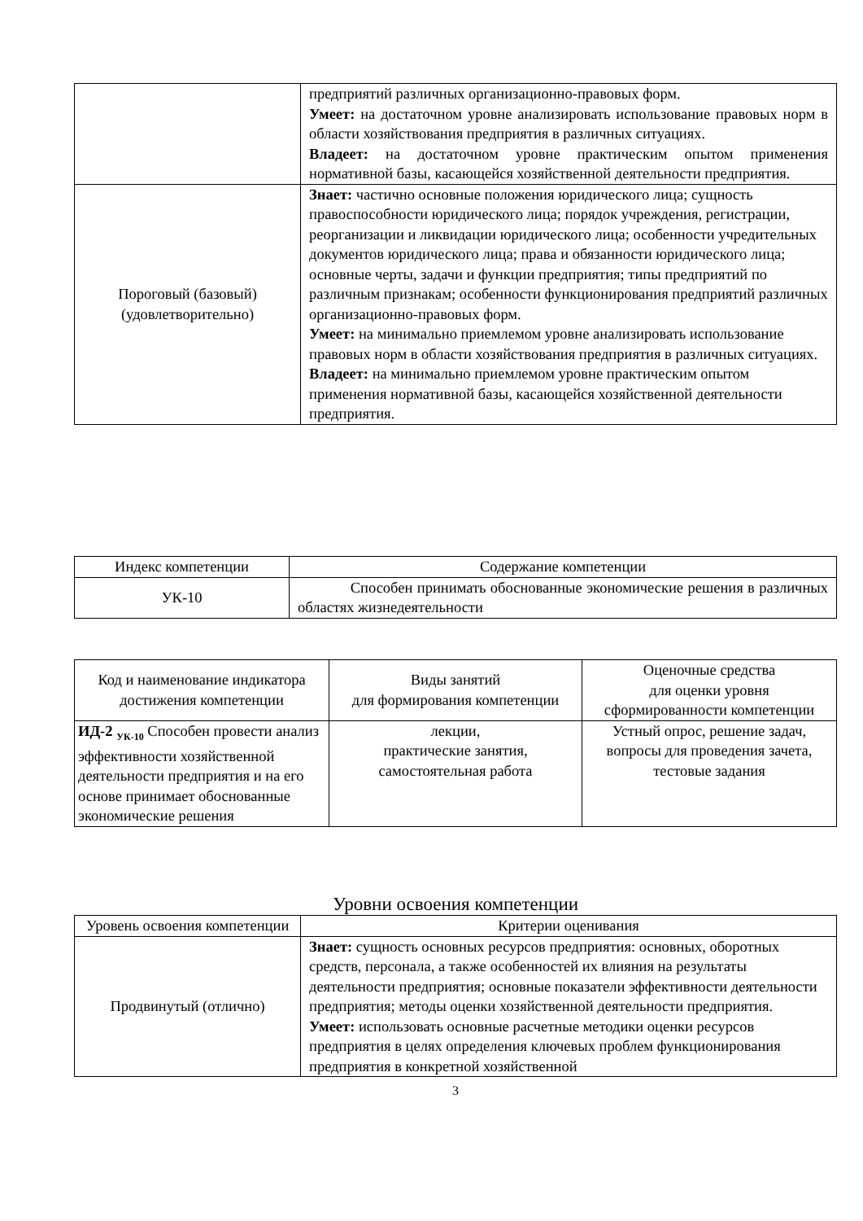| | предприятий различных организационно-правовых форм. Умеет: на достаточном уровне анализировать использование правовых норм в области хозяйствования предприятия в различных ситуациях. Владеет: на достаточном уровне практическим опытом применения нормативной базы, касающейся хозяйственной деятельности предприятия. |
| Пороговый (базовый) (удовлетворительно) | Знает: частично основные положения юридического лица; сущность правоспособности юридического лица; порядок учреждения, регистрации, реорганизации и ликвидации юридического лица; особенности учредительных документов юридического лица; права и обязанности юридического лица; основные черты, задачи и функции предприятия; типы предприятий по различным признакам; особенности функционирования предприятий различных организационно-правовых форм. Умеет: на минимально приемлемом уровне анализировать использование правовых норм в области хозяйствования предприятия в различных ситуациях. Владеет: на минимально приемлемом уровне практическим опытом применения нормативной базы, касающейся хозяйственной деятельности предприятия. |
| Индекс компетенции | Содержание компетенции |
| --- | --- |
| УК-10 | Способен принимать обоснованные экономические решения в различных областях жизнедеятельности |
| Код и наименование индикатора достижения компетенции | Виды занятий для формирования компетенции | Оценочные средства для оценки уровня сформированности компетенции |
| --- | --- | --- |
| ИД-2 <sub>УК-10</sub> Способен провести анализ эффективности хозяйственной деятельности предприятия и на его основе принимает обоснованные экономические решения | лекции, практические занятия, самостоятельная работа | Устный опрос, решение задач, вопросы для проведения зачета, тестовые задания |
Уровни освоения компетенции
| Уровень освоения компетенции | Критерии оценивания |
| --- | --- |
| Продвинутый (отлично) | Знает: сущность основных ресурсов предприятия: основных, оборотных средств, персонала, а также особенностей их влияния на результаты деятельности предприятия; основные показатели эффективности деятельности предприятия; методы оценки хозяйственной деятельности предприятия. Умеет: использовать основные расчетные методики оценки ресурсов предприятия в целях определения ключевых проблем функционирования предприятия в конкретной хозяйственной |
3